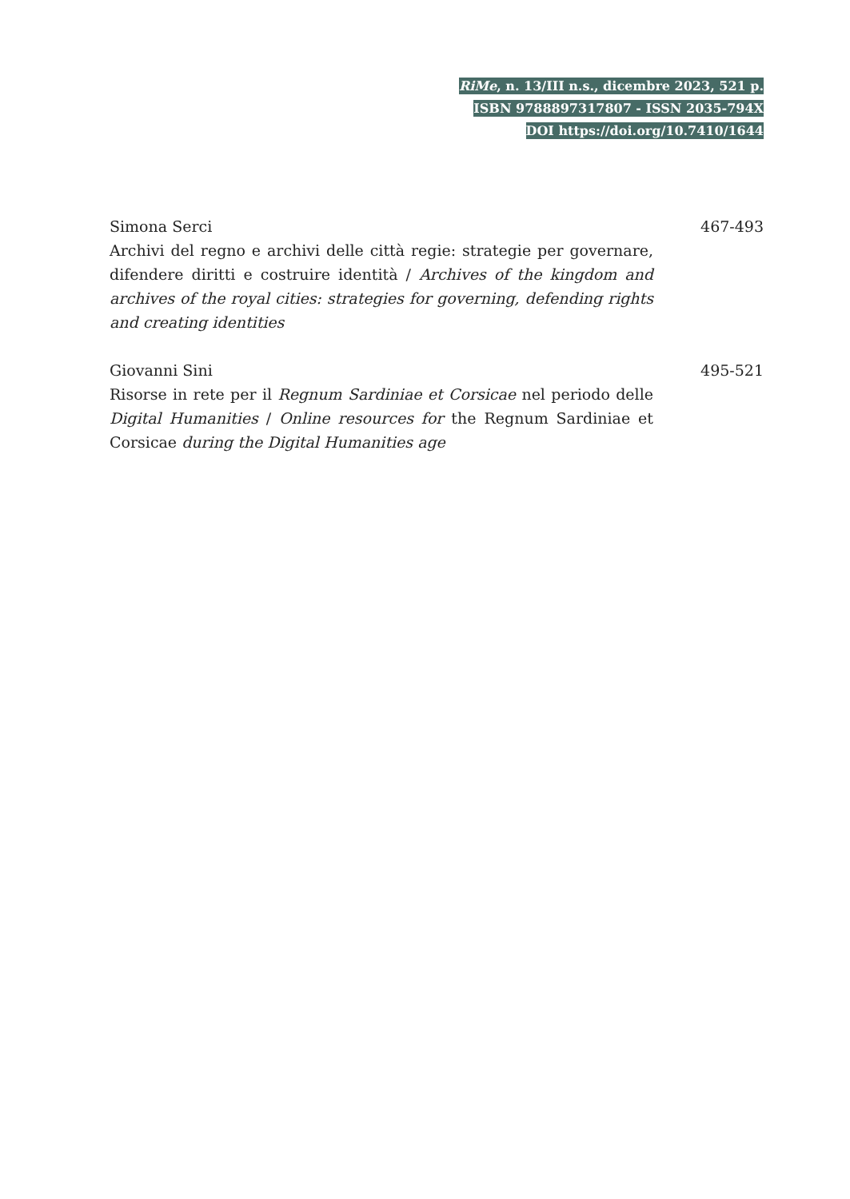RiMe, n. 13/III n.s., dicembre 2023, 521 p.
ISBN 9788897317807 - ISSN 2035-794X
DOI https://doi.org/10.7410/1644
Simona Serci
Archivi del regno e archivi delle città regie: strategie per governare, difendere diritti e costruire identità / Archives of the kingdom and archives of the royal cities: strategies for governing, defending rights and creating identities
467-493
Giovanni Sini
Risorse in rete per il Regnum Sardiniae et Corsicae nel periodo delle Digital Humanities / Online resources for the Regnum Sardiniae et Corsicae during the Digital Humanities age
495-521